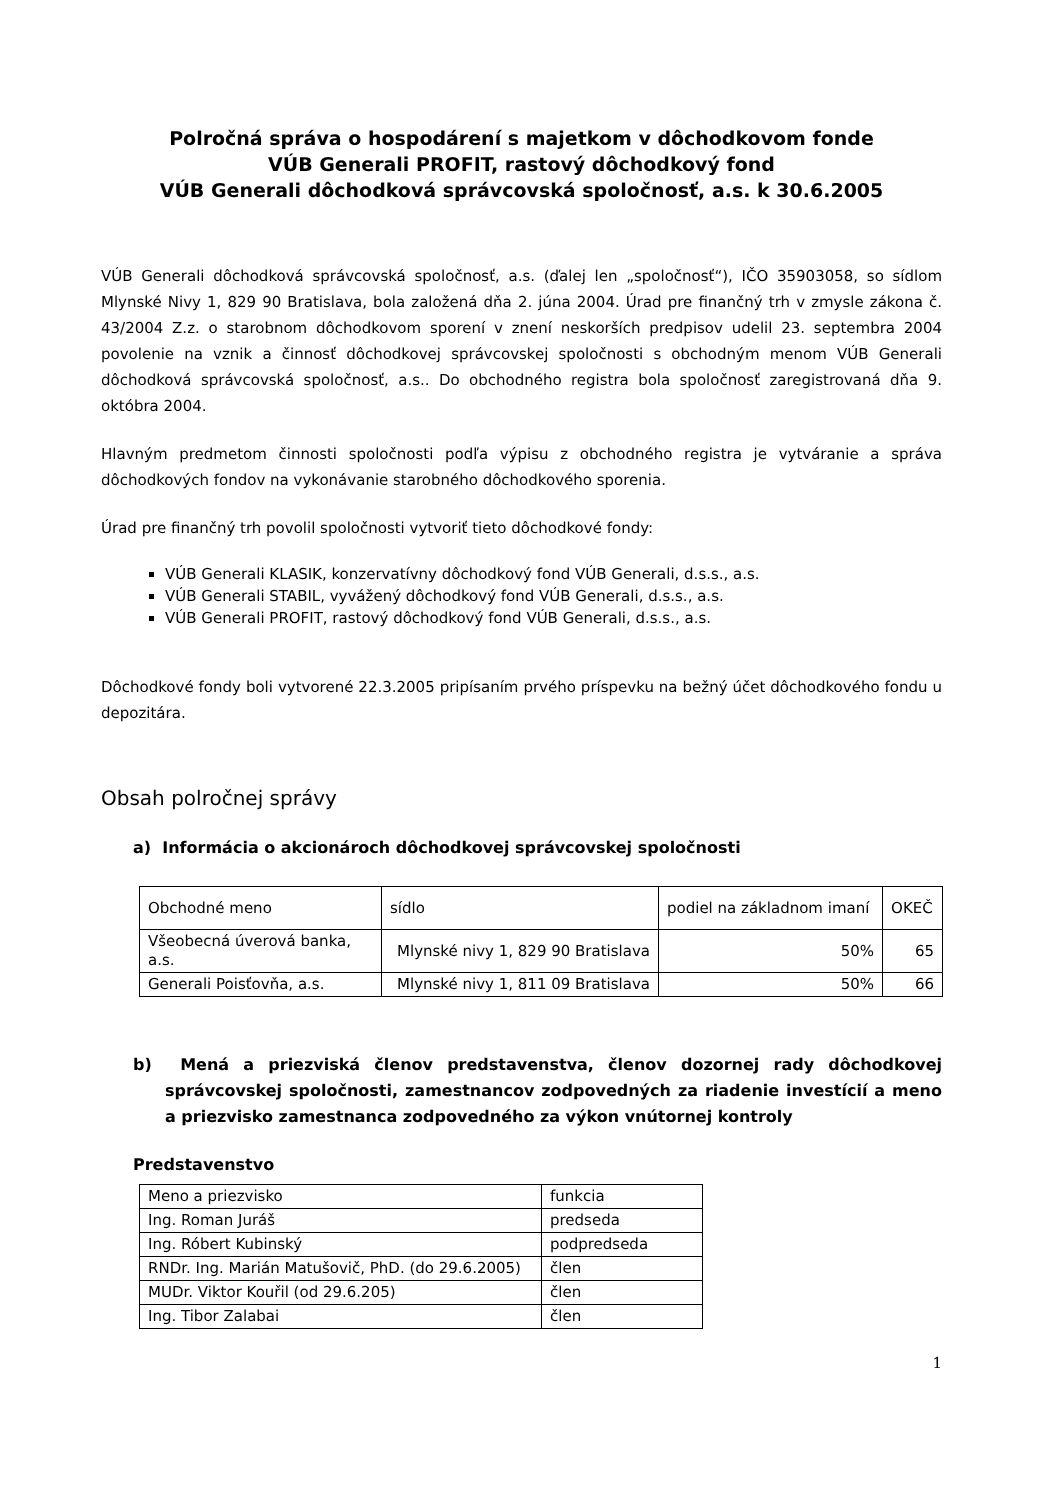Polročná správa o hospodárení s majetkom v dôchodkovom fonde
VÚB Generali PROFIT, rastový dôchodkový fond
VÚB Generali dôchodková správcovská spoločnosť, a.s. k 30.6.2005
VÚB Generali dôchodková správcovská spoločnosť, a.s. (ďalej len „spoločnosť“), IČO 35903058, so sídlom Mlynské Nivy 1, 829 90 Bratislava, bola založená dňa 2. júna 2004. Úrad pre finančný trh v zmysle zákona č. 43/2004 Z.z. o starobnom dôchodkovom sporení v znení neskorších predpisov udelil 23. septembra 2004 povolenie na vznik a činnosť dôchodkovej správcovskej spoločnosti s obchodným menom VÚB Generali dôchodková správcovská spoločnosť, a.s.. Do obchodného registra bola spoločnosť zaregistrovaná dňa 9. októbra 2004.
Hlavným predmetom činnosti spoločnosti podľa výpisu z obchodného registra je vytváranie a správa dôchodkových fondov na vykonávanie starobného dôchodkového sporenia.
Úrad pre finančný trh povolil spoločnosti vytvoriť tieto dôchodkové fondy:
VÚB Generali KLASIK, konzervatívny dôchodkový fond VÚB Generali, d.s.s., a.s.
VÚB Generali STABIL, vyvážený dôchodkový fond VÚB Generali, d.s.s., a.s.
VÚB Generali PROFIT, rastový dôchodkový fond VÚB Generali, d.s.s., a.s.
Dôchodkové fondy boli vytvorené 22.3.2005 pripísaním prvého príspevku na bežný účet dôchodkového fondu u depozitára.
Obsah polročnej správy
a) Informácia o akcionároch dôchodkovej správcovskej spoločnosti
| Obchodné meno | sídlo | podiel na základnom imaní | OKEČ |
| Všeobecná úverová banka, a.s. | Mlynské nivy 1, 829 90 Bratislava | 50% | 65 |
| Generali Poisťovňa, a.s. | Mlynské nivy 1, 811 09 Bratislava | 50% | 66 |
b) Mená a priezviská členov predstavenstva, členov dozornej rady dôchodkovej správcovskej spoločnosti, zamestnancov zodpovedných za riadenie investícií a meno a priezvisko zamestnanca zodpovedného za výkon vnútornej kontroly
Predstavenstvo
| Meno a priezvisko | funkcia |
| Ing. Roman Juráš | predseda |
| Ing. Róbert Kubinský | podpredseda |
| RNDr. Ing. Marián Matušovič, PhD. (do 29.6.2005) | člen |
| MUDr. Viktor Kouřil (od 29.6.205) | člen |
| Ing. Tibor Zalabai | člen |
1